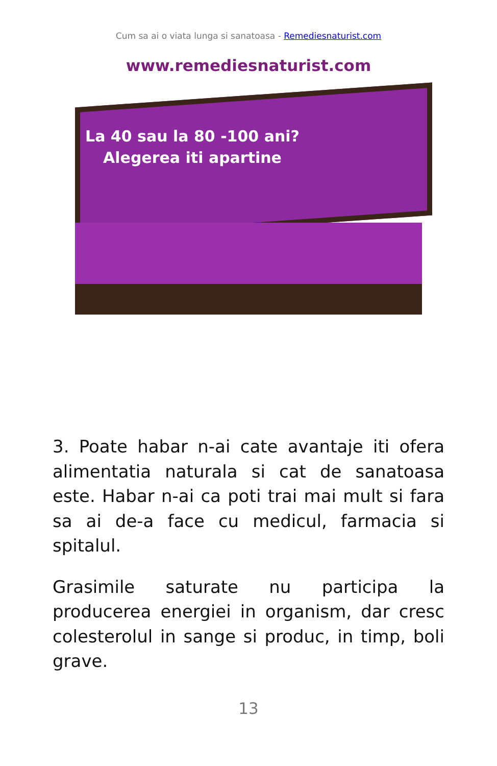Cum sa ai o viata lunga si sanatoasa - Remediesnaturist.com
www.remediesnaturist.com
La 40 sau la 80 -100 ani?
Alegerea iti apartine
3. Poate habar n-ai cate avantaje iti ofera alimentatia naturala si cat de sanatoasa este. Habar n-ai ca poti trai mai mult si fara sa ai de-a face cu medicul, farmacia si spitalul.
Grasimile saturate nu participa la producerea energiei in organism, dar cresc colesterolul in sange si produc, in timp, boli grave.
13